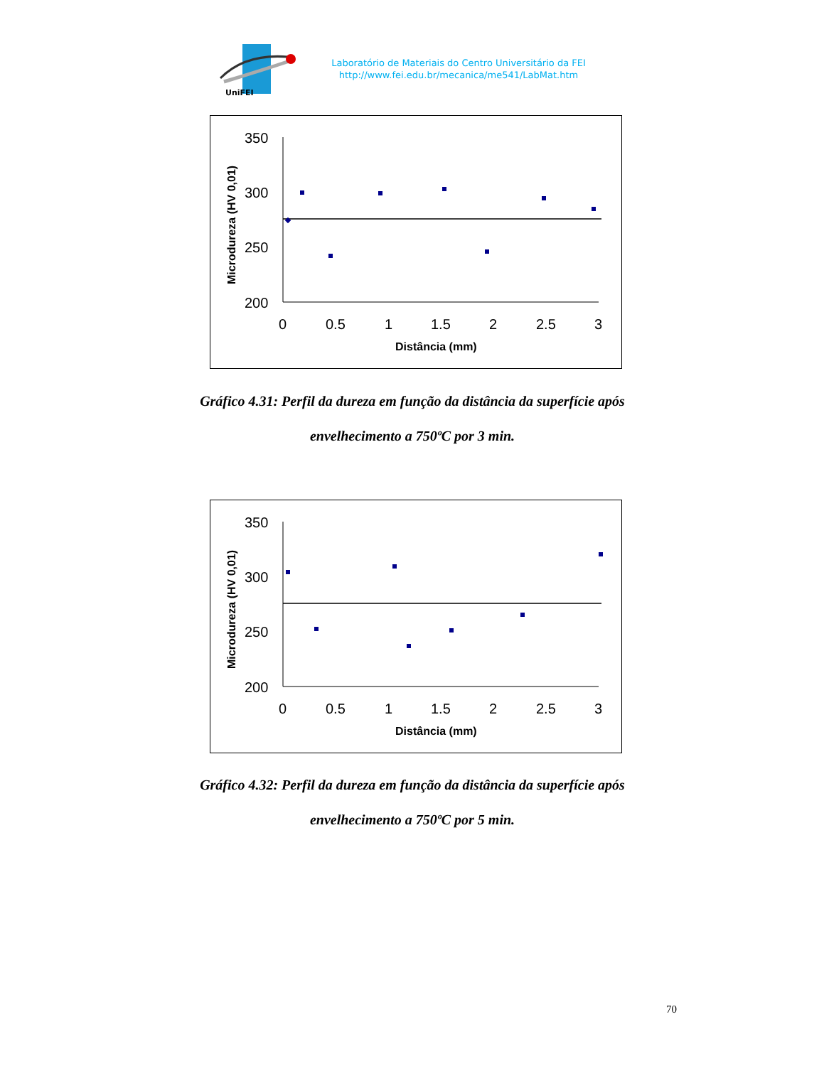UniFEI
Laboratório de Materiais do Centro Universitário da FEI
http://www.fei.edu.br/mecanica/me541/LabMat.htm
350
300
250
200
0
0.5
1
1.5
2
2.5
3
Distância (mm)
Microdureza (HV 0,01)
Gráfico 4.31: Perfil da dureza em função da distância da superfície após
envelhecimento a 750ºC por 3 min.
350
300
250
200
0
0.5
1
1.5
2
2.5
3
Distância (mm)
Microdureza (HV 0,01)
Gráfico 4.32: Perfil da dureza em função da distância da superfície após
envelhecimento a 750ºC por 5 min.
70